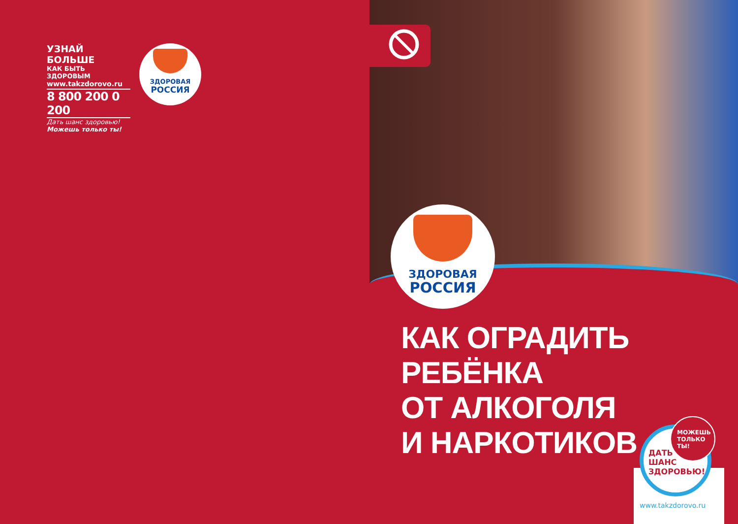УЗНАЙ БОЛЬШЕ
КАК БЫТЬ ЗДОРОВЫМ
www.takzdorovo.ru
8 800 200 0 200
Дать шанс здоровью!
Можешь только ты!
ЗДОРОВАЯ
РОССИЯ
ЗДОРОВАЯ
РОССИЯ
КАК ОГРАДИТЬ
РЕБЁНКА
ОТ АЛКОГОЛЯ
И НАРКОТИКОВ
ДАТЬ
ШАНС
ЗДОРОВЬЮ!
МОЖЕШЬ
ТОЛЬКО
ТЫ!
www.takzdorovo.ru